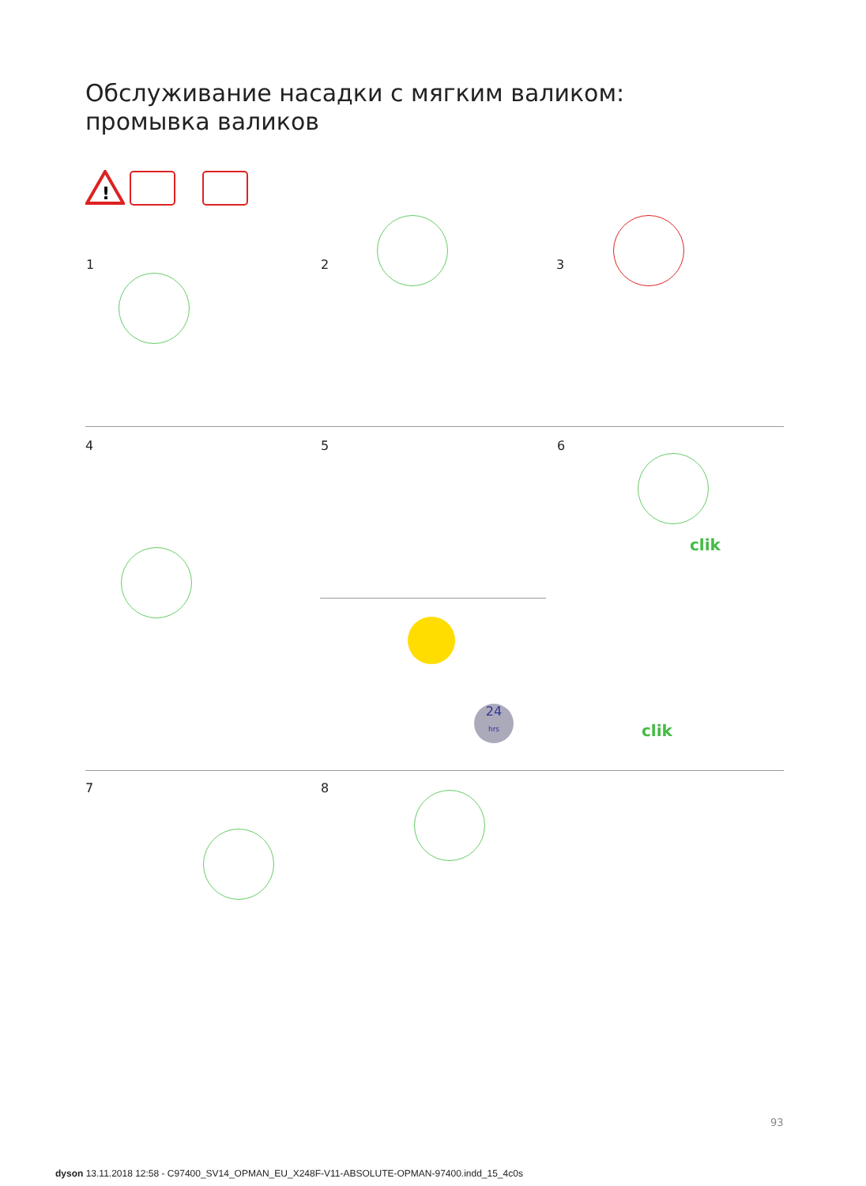Обслуживание насадки с мягким валиком:
промывка валиков
!
1 2 3
4 5 6
clik
24
hrs
clik
7 8
93
dyson 13.11.2018 12:58 - C97400_SV14_OPMAN_EU_X248F-V11-ABSOLUTE-OPMAN-97400.indd_15_4c0s